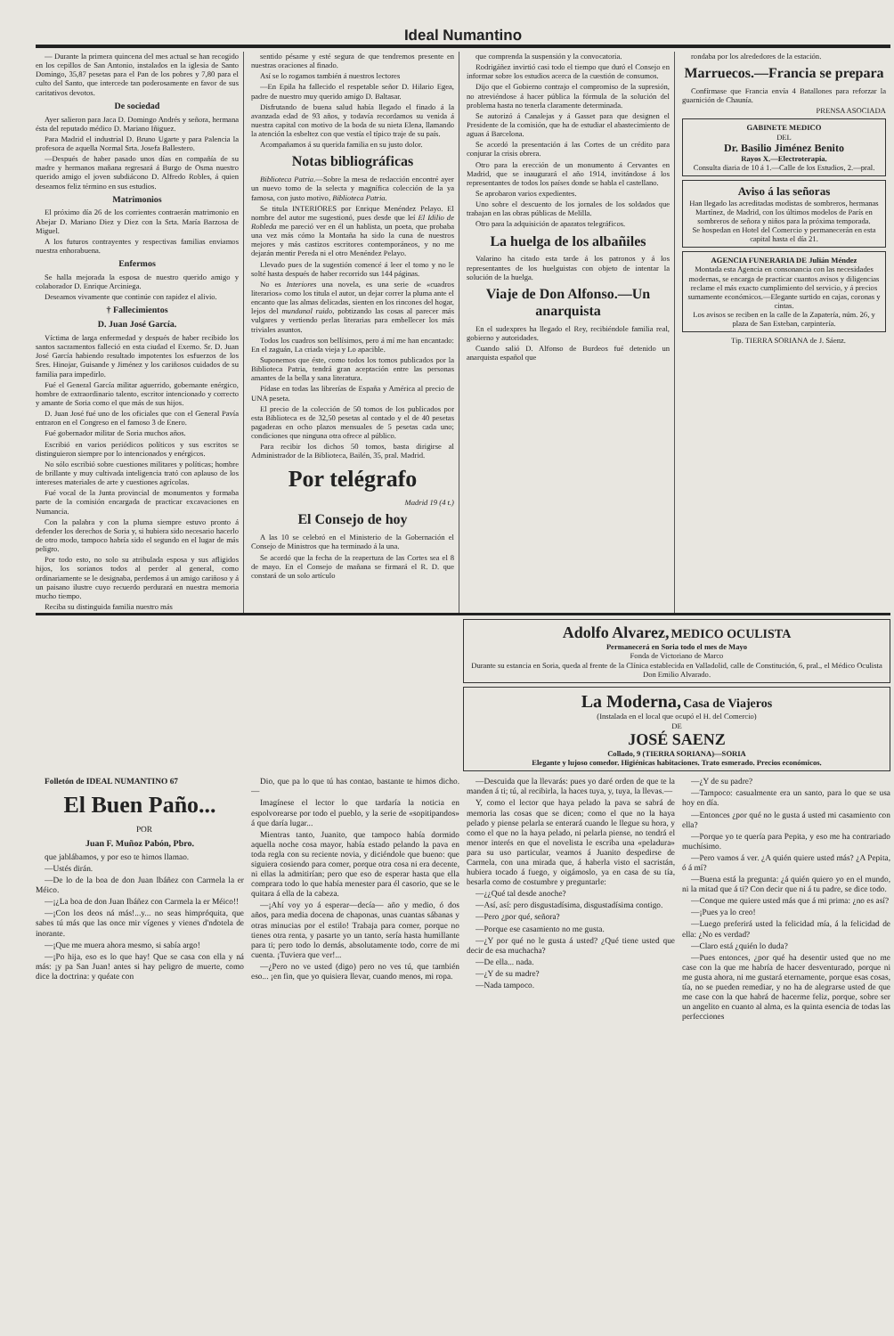Ideal Numantino
— Durante la primera quincena del mes actual se han recogido en los cepillos de San Antonio, instalados en la iglesia de Santo Domingo, 35,87 pesetas para el Pan de los pobres y 7,80 para el culto del Santo, que intercede tan poderosamente en favor de sus caritativos devotos.
De sociedad
Ayer salieron para Jaca D. Domingo Andrés y señora, hermana ésta del reputado médico D. Mariano Iñiguez.
Para Madrid el industrial D. Bruno Ugarte y para Palencia la profesora de aquella Normal Srta. Josefa Ballestero.
—Después de haber pasado unos días en compañía de su madre y hermanos mañana regresará á Burgo de Osma nuestro querido amigo el joven subdiácono D. Alfredo Robles, á quien deseamos feliz término en sus estudios.
Matrimonios
El próximo día 26 de los corrientes contraerán matrimonio en Abejar D. Mariano Diez y Diez con la Srta. María Barzosa de Miguel.
A los futuros contrayentes y respectivas familias enviamos nuestra enhorabuena.
Enfermos
Se halla mejorada la esposa de nuestro querido amigo y colaborador D. Enrique Arciniega.
Deseamos vivamente que continúe con rapidez el alivio.
† Fallecimientos
D. Juan José García.
Víctima de larga enfermedad y después de haber recibido los santos sacramentos falleció en esta ciudad el Exemo. Sr. D. Juan José García habiendo resultado impotentes los esfuerzos de los Sres. Hinojar, Guisande y Jiménez y los cariñosos cuidados de su familia para impedirlo.
Fué el General García militar aguerrido, gobernante enérgico, hombre de extraordinario talento, escritor intencionado y correcto y amante de Soria como el que más de sus hijos.
D. Juan José fué uno de los oficiales que con el General Pavía entraron en el Congreso en el famoso 3 de Enero.
Fué gobernador militar de Soria muchos años.
Escribió en varios periódicos políticos y sus escritos se distinguieron siempre por lo intencionados y enérgicos.
No sólo escribió sobre cuestiones militares y políticas; hombre de brillante y muy cultivada inteligencia trató con aplauso de los intereses materiales de arte y cuestiones agrícolas.
Fué vocal de la Junta provincial de monumentos y formaba parte de la comisión encargada de practicar excavaciones en Numancia.
Con la palabra y con la pluma siempre estuvo pronto á defender los derechos de Soria y, si hubiera sido necesario hacerlo de otro modo, tampoco habría sido el segundo en el lugar de más peligro.
Por todo esto, no solo su atribulada esposa y sus afligidos hijos, los sorianos todos al perder al general, como ordinariamente se le designaba, perdemos á un amigo cariñoso y á un paisano ilustre cuyo recuerdo perdurará en nuestra memoria mucho tiempo.
Reciba su distinguida familia nuestro más
sentido pésame y esté segura de que tendremos presente en nuestras oraciones al finado.
Así se lo rogamos también á nuestros lectores
—En Epila ha fallecido el respetable señor D. Hilario Egea, padre de nuestro muy querido amigo D. Baltasar.
Disfrutando de buena salud había llegado el finado á la avanzada edad de 93 años, y todavía recordamos su venida á nuestra capital con motivo de la boda de su nieta Elena, llamando la atención la esbeltez con que vestía el típico traje de su país.
Acompañamos á su querida familia en su justo dolor.
Notas bibliográficas
Biblioteca Patria.—Sobre la mesa de redacción encontré ayer un nuevo tomo de la selecta y magnífica colección de la ya famosa, con justo motivo, Biblioteca Patria.
Se titula INTERIORES por Enrique Menéndez Pelayo. El nombre del autor me sugestionó, pues desde que leí El Idilio de Robleda me pareció ver en él un hablista, un poeta, que probaba una vez más cómo la Montaña ha sido la cuna de nuestros mejores y más castizos escritores contemporáneos, y no me dejarán mentir Pereda ni el otro Menéndez Pelayo.
Llevado pues de la sugestión comencé á leer el tomo y no le solté hasta después de haber recorrido sus 144 páginas.
No es Interiores una novela, es una serie de «cuadros literarios» como los titula el autor, un dejar correr la pluma ante el encanto que las almas delicadas, sienten en los rincones del hogar, lejos del mundanal ruido, pobtizando las cosas al parecer más vulgares y vertiendo perlas literarias para embellecer los más triviales asuntos.
Todos los cuadros son bellísimos, pero á mí me han encantado: En el zaguán, La criada vieja y Lo apacible.
Suponemos que éste, como todos los tomos publicados por la Biblioteca Patria, tendrá gran aceptación entre las personas amantes de la bella y sana literatura.
Pídase en todas las librerías de España y América al precio de UNA peseta.
El precio de la colección de 50 tomos de los publicados por esta Biblioteca es de 32,50 pesetas al contado y el de 40 pesetas pagaderas en ocho plazos mensuales de 5 pesetas cada uno; condiciones que ninguna otra ofrece al público.
Para recibir los dichos 50 tomos, basta dirigirse al Administrador de la Biblioteca, Bailén, 35, pral. Madrid.
Por telégrafo
Madrid 19 (4 t.)
El Consejo de hoy
A las 10 se celebró en el Ministerio de la Gobernación el Consejo de Ministros que ha terminado á la una.
Se acordó que la fecha de la reapertura de las Cortes sea el 8 de mayo. En el Consejo de mañana se firmará el R. D. que constará de un solo artículo
que comprenda la suspensión y la convocatoria.
Rodrigáñez invirtió casi todo el tiempo que duró el Consejo en informar sobre los estudios acerca de la cuestión de consumos.
Dijo que el Gobierno contrajo el compromiso de la supresión, no atreviéndose á hacer pública la fórmula de la solución del problema hasta no tenerla claramente determinada.
Se autorizó á Canalejas y á Gasset para que designen el Presidente de la comisión, que ha de estudiar el abastecimiento de aguas á Barcelona.
Se acordó la presentación á las Cortes de un crédito para conjurar la crisis obrera.
Otro para la erección de un monumento á Cervantes en Madrid, que se inaugurará el año 1914, invitándose á los representantes de todos los países donde se habla el castellano.
Se aprobaron varios expedientes.
Uno sobre el descuento de los jornales de los soldados que trabajan en las obras públicas de Melilla.
Otro para la adquisición de aparatos telegráficos.
La huelga de los albañiles
Valarino ha citado esta tarde á los patronos y á los representantes de los huelguistas con objeto de intentar la solución de la huelga.
Viaje de Don Alfonso.—Un anarquista
En el sudexpres ha llegado el Rey, recibiéndole familia real, gobierno y autoridades.
Cuando salió D. Alfonso de Burdeos fué detenido un anarquista español que
rondaba por los alrededores de la estación.
Marruecos.—Francia se prepara
Confírmase que Francia envía 4 Batallones para reforzar la guarnición de Chaunía.
PRENSA ASOCIADA
GABINETE MEDICO
DEL
Dr. Basilio Jiménez Benito
Rayos X.—Electroterapia.
Consulta diaria de 10 á 1.—Calle de los Estudios, 2.—pral.
Aviso á las señoras
Han llegado las acreditadas modistas de sombreros, hermanas Martínez, de Madrid, con los últimos modelos de París en sombreros de señora y niños para la próxima temporada.
Se hospedan en Hotel del Comercio y permanecerán en esta capital hasta el día 21.
AGENCIA FUNERARIA DE Julián Méndez
Montada esta Agencia en consonancia con las necesidades modernas, se encarga de practicar cuantos avisos y diligencias reclame el más exacto cumplimiento del servicio, y á precios sumamente económicos.—Elegante surtido en cajas, coronas y cintas.
Los avisos se reciben en la calle de la Zapatería, núm. 26, y plaza de San Esteban, carpintería.
Tip. TIERRA SORIANA de J. Sáenz.
Adolfo Alvarez, MEDICO OCULISTA
Permanecerá en Soria todo el mes de Mayo
Fonda de Victoriano de Marco
Durante su estancia en Soria, queda al frente de la Clínica establecida en Valladolid, calle de Constitución, 6, pral., el Médico Oculista Don Emilio Alvarado.
La Moderna, Casa de Viajeros
(Instalada en el local que ocupó el H. del Comercio)
DE
JOSÉ SAENZ
Collado, 9 (TIERRA SORIANA)—SORIA
Elegante y lujoso comedor. Higiénicas habitaciones. Trato esmerado. Precios económicos.
Folletón de IDEAL NUMANTINO 67
El Buen Paño...
POR
Juan F. Muñoz Pabón, Pbro.
que jablábamos, y por eso te himos llamao.
—Ustés dirán.
—De lo de la boa de don Juan Ibáñez con Carmela la er Méico.
—¡¿La boa de don Juan Ibáñez con Carmela la er Méico!!
—¡Con los deos ná más!...y... no seas himpróquita, que sabes tú más que las once mir vígenes y vienes d'ndotela de inorante.
—¡Que me muera ahora mesmo, si sabía argo!
—¡Po hija, eso es lo que hay! Que se casa con ella y ná más: ¡y pa San Juan! antes si hay peligro de muerte, como dice la doctrina: y quéate con
Dio, que pa lo que tú has contao, bastante te himos dicho.—
Imagínese el lector lo que tardaría la noticia en espolvorearse por todo el pueblo, y la serie de «sopitipandos» á que daría lugar...
Mientras tanto, Juanito, que tampoco había dormido aquella noche cosa mayor, había estado pelando la pava en toda regla con su reciente novia, y diciéndole que bueno: que siguiera cosiendo para comer, porque otra cosa ni era decente, ni ellas la admitirían; pero que eso de esperar hasta que ella comprara todo lo que había menester para él casorio, que se le quitara á ella de la cabeza.
—¡Ahí voy yo á esperar—decía— año y medio, ó dos años, para media docena de chaponas, unas cuantas sábanas y otras minucias por el estilo! Trabaja para comer, porque no tienes otra renta, y pasarte yo un tanto, sería hasta humillante para ti; pero todo lo demás, absolutamente todo, corre de mi cuenta. ¡Tuviera que ver!...
—¿Pero no ve usted (digo) pero no ves tú, que también eso... ¡en fin, que yo quisiera llevar, cuando menos, mi ropa.
—Descuida que la llevarás: pues yo daré orden de que te la manden á ti; tú, al recibirla, la haces tuya, y, tuya, la llevas.—
Y, como el lector que haya pelado la pava se sabrá de memoria las cosas que se dicen; como el que no la haya pelado y piense pelarla se enterará cuando le llegue su hora, y como el que no la haya pelado, ni pelarla piense, no tendrá el menor interés en que el novelista le escriba una «peladura» para su uso particular, veamos á Juanito despedirse de Carmela, con una mirada que, á haberla visto el sacristán, hubiera tocado á fuego, y oigámoslo, ya en casa de su tía, besarla como de costumbre y preguntarle:
—¿¿Qué tal desde anoche?
—Así, así: pero disgustadísima, disgustadísima contigo.
—Pero ¿por qué, señora?
—Porque ese casamiento no me gusta.
—¿Y por qué no le gusta á usted? ¿Qué tiene usted que decir de esa muchacha?
—De ella... nada.
—¿Y de su madre?
—Nada tampoco.
—¿Y de su padre?
—Tampoco: casualmente era un santo, para lo que se usa hoy en día.
—Entonces ¿por qué no le gusta á usted mi casamiento con ella?
—Porque yo te quería para Pepita, y eso me ha contrariado muchísimo.
—Pero vamos á ver. ¿A quién quiere usted más? ¿A Pepita, ó á mí?
—Buena está la pregunta: ¿á quién quiero yo en el mundo, ni la mitad que á ti? Con decir que ni á tu padre, se dice todo.
—Conque me quiere usted más que á mi prima: ¿no es así?
—¡Pues ya lo creo!
—Luego preferirá usted la felicidad mía, á la felicidad de ella: ¿No es verdad?
—Claro está ¿quién lo duda?
—Pues entonces, ¿por qué ha desentir usted que no me case con la que me habría de hacer desventurado, porque ni me gusta ahora, ni me gustará eternamente, porque esas cosas, tía, no se pueden remediar, y no ha de alegrarse usted de que me case con la que habrá de hacerme feliz, porque, sobre ser un angelito en cuanto al alma, es la quinta esencia de todas las perfecciones